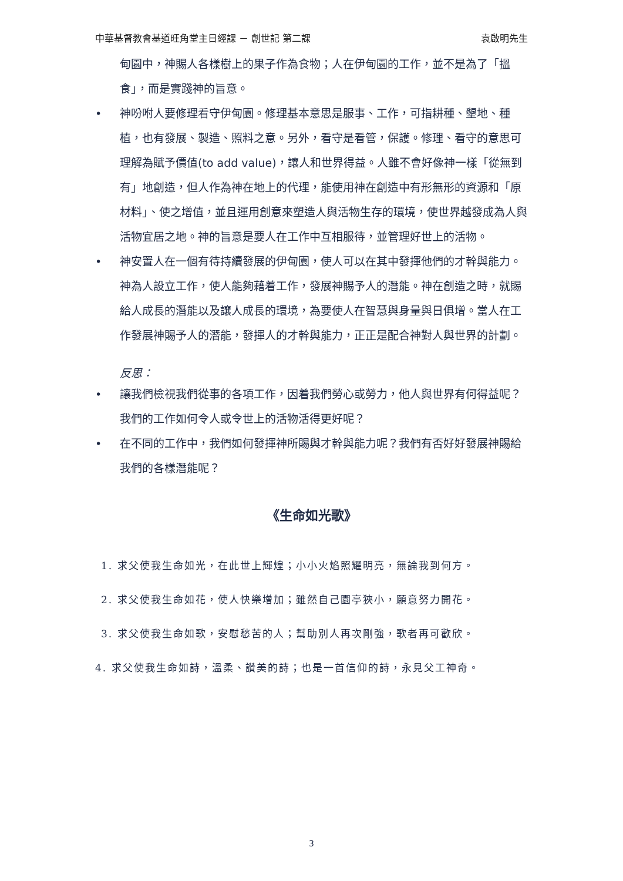中華基督教會基道旺角堂主日經課 － 創世記 第二課 袁啟明先生
甸園中，神賜人各樣樹上的果子作為食物；人在伊甸園的工作，並不是為了「搵食」，而是實踐神的旨意。
• 神吩咐人要修理看守伊甸園。修理基本意思是服事、工作，可指耕種、墾地、種植，也有發展、製造、照料之意。另外，看守是看管，保護。修理、看守的意思可理解為賦予價值(to add value)，讓人和世界得益。人雖不會好像神一樣「從無到有」地創造，但人作為神在地上的代理，能使用神在創造中有形無形的資源和「原材料」、使之增值，並且運用創意來塑造人與活物生存的環境，使世界越發成為人與活物宜居之地。神的旨意是要人在工作中互相服待，並管理好世上的活物。
• 神安置人在一個有待持續發展的伊甸園，使人可以在其中發揮他們的才幹與能力。神為人設立工作，使人能夠藉着工作，發展神賜予人的潛能。神在創造之時，就賜給人成長的潛能以及讓人成長的環境，為要使人在智慧與身量與日俱增。當人在工作發展神賜予人的潛能，發揮人的才幹與能力，正正是配合神對人與世界的計劃。
反思：
• 讓我們檢視我們從事的各項工作，因着我們勞心或勞力，他人與世界有何得益呢？我們的工作如何令人或令世上的活物活得更好呢？
• 在不同的工作中，我們如何發揮神所賜與才幹與能力呢？我們有否好好發展神賜給我們的各樣潛能呢？
《生命如光歌》
1. 求父使我生命如光，在此世上輝煌；小小火焰照耀明亮，無論我到何方。
2. 求父使我生命如花，使人快樂增加；雖然自己園亭狹小，願意努力開花。
3. 求父使我生命如歌，安慰愁苦的人；幫助別人再次剛強，歌者再可歡欣。
4. 求父使我生命如詩，溫柔、讚美的詩；也是一首信仰的詩，永見父工神奇。
3